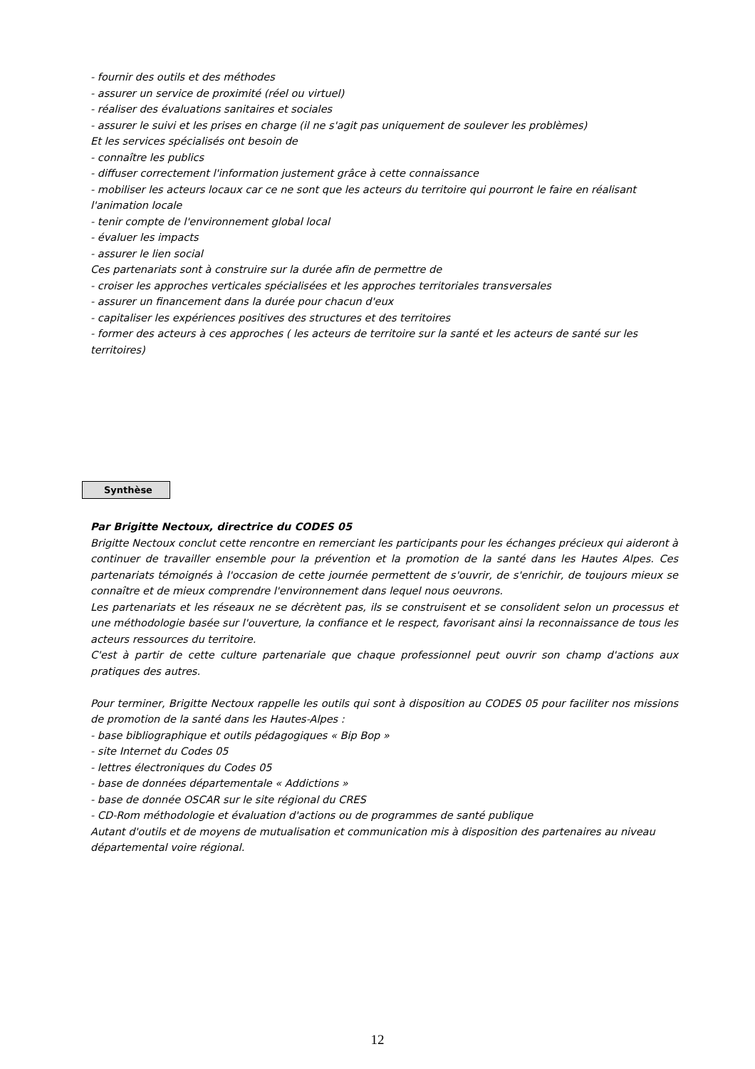- fournir des outils et des méthodes
- assurer un service de proximité (réel ou virtuel)
- réaliser des évaluations sanitaires et sociales
- assurer le suivi et les prises en charge (il ne s'agit pas uniquement de soulever les problèmes)
Et les services spécialisés ont besoin de
- connaître les publics
- diffuser correctement l'information justement grâce à cette connaissance
- mobiliser les acteurs locaux car ce ne sont que les acteurs du territoire qui pourront le faire en réalisant l'animation locale
- tenir compte de l'environnement global local
- évaluer les impacts
- assurer le lien social
Ces partenariats sont à construire sur la durée afin de permettre de
- croiser les approches verticales spécialisées et les approches territoriales transversales
- assurer un financement dans la durée pour chacun d'eux
- capitaliser les expériences positives des structures et des territoires
- former des acteurs à ces approches ( les acteurs de territoire sur la santé et les acteurs de santé sur les territoires)
Synthèse
Par Brigitte Nectoux, directrice du CODES 05
Brigitte Nectoux conclut cette rencontre en remerciant les participants pour les échanges précieux qui aideront à continuer de travailler ensemble pour la prévention et la promotion de la santé dans les Hautes Alpes. Ces partenariats témoignés à l'occasion de cette journée permettent de s'ouvrir, de s'enrichir, de toujours mieux se connaître et de mieux comprendre l'environnement dans lequel nous oeuvrons.
Les partenariats et les réseaux ne se décrètent pas, ils se construisent et se consolident selon un processus et une méthodologie basée sur l'ouverture, la confiance et le respect, favorisant ainsi la reconnaissance de tous les acteurs ressources du territoire.
C'est à partir de cette culture partenariale que chaque professionnel peut ouvrir son champ d'actions aux pratiques des autres.
Pour terminer, Brigitte Nectoux rappelle les outils qui sont à disposition au CODES 05 pour faciliter nos missions de promotion de la santé dans les Hautes-Alpes :
- base bibliographique et outils pédagogiques « Bip Bop »
- site Internet du Codes 05
- lettres électroniques du Codes 05
- base de données départementale « Addictions »
- base de donnée OSCAR sur le site régional du CRES
- CD-Rom méthodologie et évaluation d'actions ou de programmes de santé publique
Autant d'outils et de moyens de mutualisation et communication mis à disposition des partenaires au niveau départemental voire régional.
12